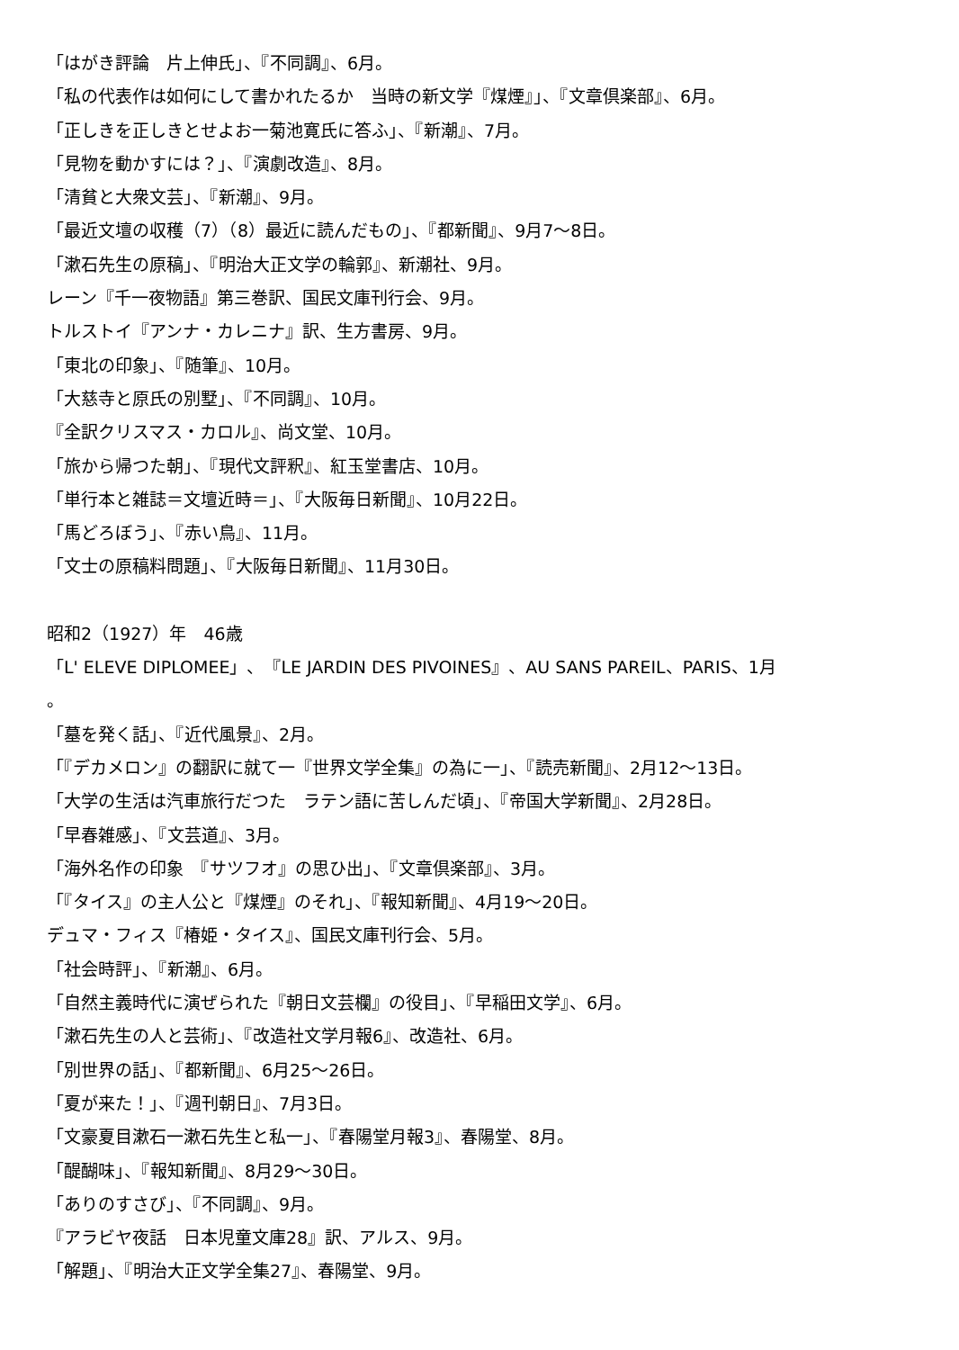「はがき評論　片上伸氏」、『不同調』、6月。
「私の代表作は如何にして書かれたるか　当時の新文学『煤煙』」、『文章倶楽部』、6月。
「正しきを正しきとせよお一菊池寛氏に答ふ」、『新潮』、7月。
「見物を動かすには？」、『演劇改造』、8月。
「清貧と大衆文芸」、『新潮』、9月。
「最近文壇の収穫（7）（8）最近に読んだもの」、『都新聞』、9月7～8日。
「漱石先生の原稿」、『明治大正文学の輪郭』、新潮社、9月。
レーン『千一夜物語』第三巻訳、国民文庫刊行会、9月。
トルストイ『アンナ・カレニナ』訳、生方書房、9月。
「東北の印象」、『随筆』、10月。
「大慈寺と原氏の別墅」、『不同調』、10月。
『全訳クリスマス・カロル』、尚文堂、10月。
「旅から帰つた朝」、『現代文評釈』、紅玉堂書店、10月。
「単行本と雑誌＝文壇近時＝」、『大阪毎日新聞』、10月22日。
「馬どろぼう」、『赤い鳥』、11月。
「文士の原稿料問題」、『大阪毎日新聞』、11月30日。
昭和2（1927）年　46歳
「L' ELEVE DIPLOMEE」、『LE JARDIN DES PIVOINES』、AU SANS PAREIL、PARIS、1月
。
「墓を発く話」、『近代風景』、2月。
「『デカメロン』の翻訳に就て一『世界文学全集』の為に一」、『読売新聞』、2月12～13日。
「大学の生活は汽車旅行だつた　ラテン語に苦しんだ頃」、『帝国大学新聞』、2月28日。
「早春雑感」、『文芸道』、3月。
「海外名作の印象　『サツフオ』の思ひ出」、『文章倶楽部』、3月。
「『タイス』の主人公と『煤煙』のそれ」、『報知新聞』、4月19～20日。
デュマ・フィス『椿姫・タイス』、国民文庫刊行会、5月。
「社会時評」、『新潮』、6月。
「自然主義時代に演ぜられた『朝日文芸欄』の役目」、『早稲田文学』、6月。
「漱石先生の人と芸術」、『改造社文学月報6』、改造社、6月。
「別世界の話」、『都新聞』、6月25～26日。
「夏が来た！」、『週刊朝日』、7月3日。
「文豪夏目漱石一漱石先生と私一」、『春陽堂月報3』、春陽堂、8月。
「醍醐味」、『報知新聞』、8月29～30日。
「ありのすさび」、『不同調』、9月。
『アラビヤ夜話　日本児童文庫28』訳、アルス、9月。
「解題」、『明治大正文学全集27』、春陽堂、9月。